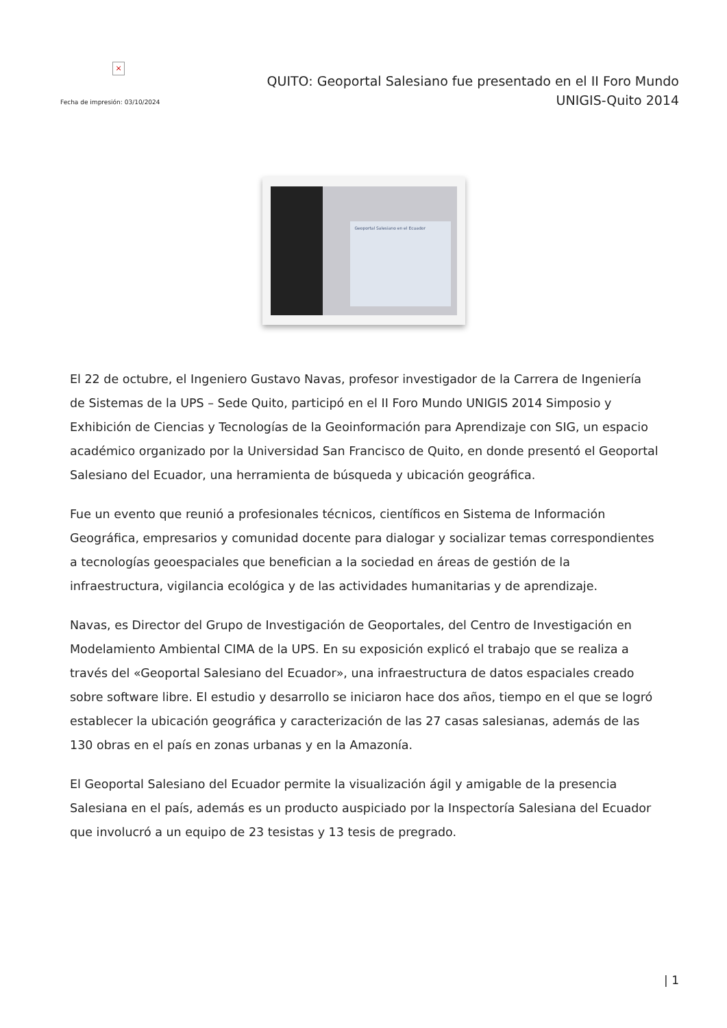×
Fecha de impresión: 03/10/2024
QUITO: Geoportal Salesiano fue presentado en el II Foro Mundo
UNIGIS-Quito 2014
Geoportal Salesiano en el Ecuador
El 22 de octubre, el Ingeniero Gustavo Navas, profesor investigador de la Carrera de Ingeniería de Sistemas de la UPS – Sede Quito, participó en el II Foro Mundo UNIGIS 2014 Simposio y Exhibición de Ciencias y Tecnologías de la Geoinformación para Aprendizaje con SIG, un espacio académico organizado por la Universidad San Francisco de Quito, en donde presentó el Geoportal Salesiano del Ecuador, una herramienta de búsqueda y ubicación geográfica.
Fue un evento que reunió a profesionales técnicos, científicos en Sistema de Información Geográfica, empresarios y comunidad docente para dialogar y socializar temas correspondientes a tecnologías geoespaciales que benefician a la sociedad en áreas de gestión de la infraestructura, vigilancia ecológica y de las actividades humanitarias y de aprendizaje.
Navas, es Director del Grupo de Investigación de Geoportales, del Centro de Investigación en Modelamiento Ambiental CIMA de la UPS. En su exposición explicó el trabajo que se realiza a través del «Geoportal Salesiano del Ecuador», una infraestructura de datos espaciales creado sobre software libre. El estudio y desarrollo se iniciaron hace dos años, tiempo en el que se logró establecer la ubicación geográfica y caracterización de las 27 casas salesianas, además de las 130 obras en el país en zonas urbanas y en la Amazonía.
El Geoportal Salesiano del Ecuador permite la visualización ágil y amigable de la presencia Salesiana en el país, además es un producto auspiciado por la Inspectoría Salesiana del Ecuador que involucró a un equipo de 23 tesistas y 13 tesis de pregrado.
| 1